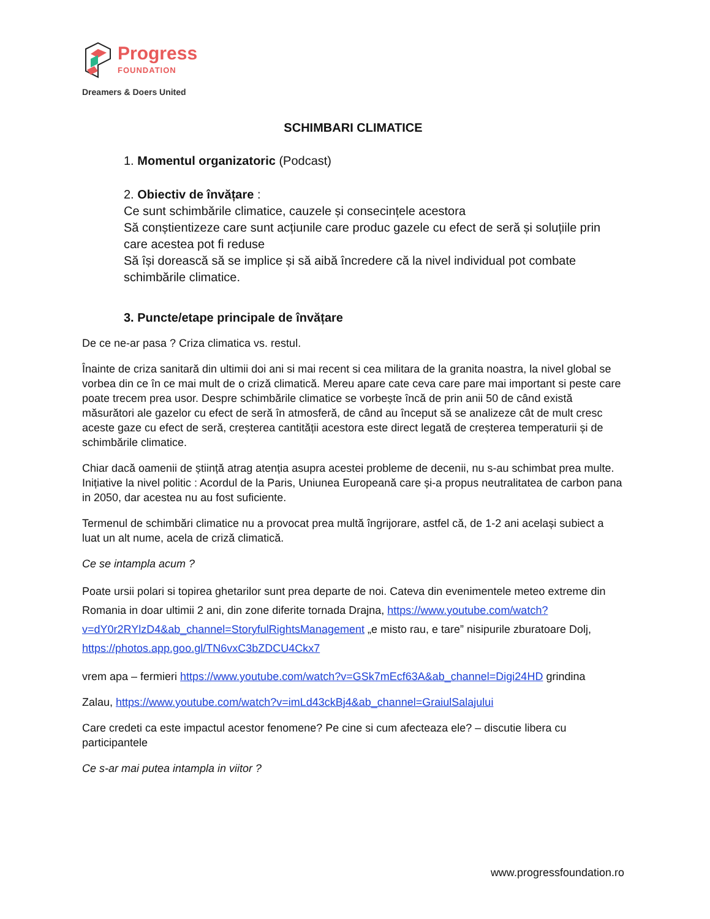Progress
FOUNDATION
Dreamers & Doers United
SCHIMBARI CLIMATICE
1. Momentul organizatoric (Podcast)
2. Obiectiv de învățare :
Ce sunt schimbările climatice, cauzele și consecințele acestora
Să conștientizeze care sunt acțiunile care produc gazele cu efect de seră și soluțiile prin care acestea pot fi reduse
Să își dorească să se implice și să aibă încredere că la nivel individual pot combate schimbările climatice.
3. Puncte/etape principale de învățare
De ce ne-ar pasa ? Criza climatica vs. restul.
Înainte de criza sanitară din ultimii doi ani si mai recent si cea militara de la granita noastra, la nivel global se vorbea din ce în ce mai mult de o criză climatică. Mereu apare cate ceva care pare mai important si peste care poate trecem prea usor. Despre schimbările climatice se vorbește încă de prin anii 50 de când există măsurători ale gazelor cu efect de seră în atmosferă, de când au început să se analizeze cât de mult cresc aceste gaze cu efect de seră, creșterea cantității acestora este direct legată de creșterea temperaturii și de schimbările climatice.
Chiar dacă oamenii de știință atrag atenția asupra acestei probleme de decenii, nu s-au schimbat prea multe. Inițiative la nivel politic : Acordul de la Paris, Uniunea Europeană care și-a propus neutralitatea de carbon pana in 2050, dar acestea nu au fost suficiente.
Termenul de schimbări climatice nu a provocat prea multă îngrijorare, astfel că, de 1-2 ani același subiect a luat un alt nume, acela de criză climatică.
Ce se intampla acum ?
Poate ursii polari si topirea ghetarilor sunt prea departe de noi. Cateva din evenimentele meteo extreme din Romania in doar ultimii 2 ani, din zone diferite tornada Drajna, https://www.youtube.com/watch?v=dY0r2RYlzD4&ab_channel=StoryfulRightsManagement „e misto rau, e tare” nisipurile zburatoare Dolj, https://photos.app.goo.gl/TN6vxC3bZDCU4Ckx7
vrem apa – fermieri https://www.youtube.com/watch?v=GSk7mEcf63A&ab_channel=Digi24HD grindina
Zalau, https://www.youtube.com/watch?v=imLd43ckBj4&ab_channel=GraiulSalajului
Care credeti ca este impactul acestor fenomene? Pe cine si cum afecteaza ele? – discutie libera cu participantele
Ce s-ar mai putea intampla in viitor ?
www.progressfoundation.ro